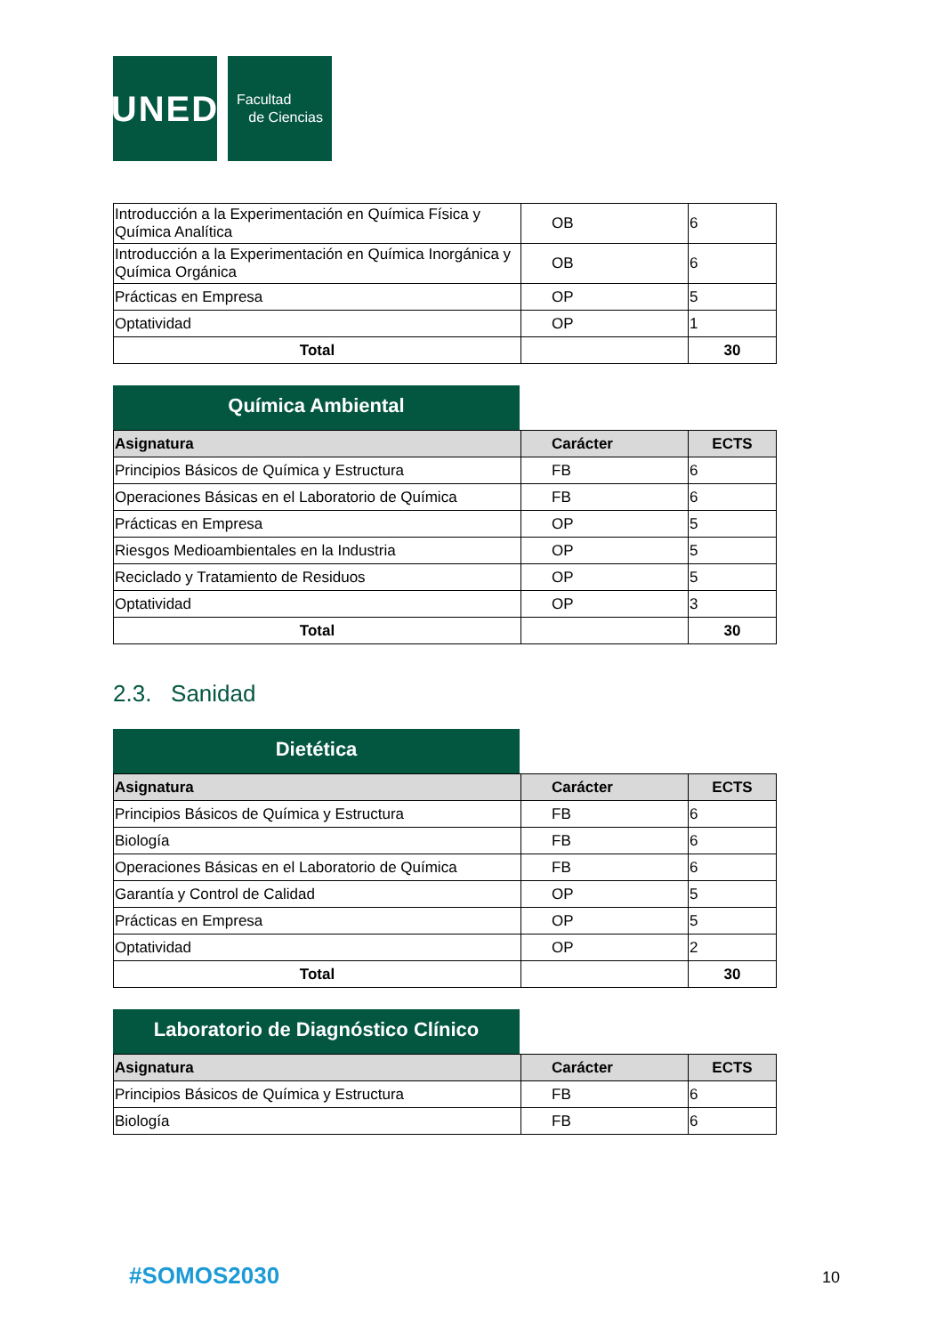UNED
Facultad
de Ciencias
| Introducción a la Experimentación en Química Física y Química Analítica | OB | 6 |
| Introducción a la Experimentación en Química Inorgánica y Química Orgánica | OB | 6 |
| Prácticas en Empresa | OP | 5 |
| Optatividad | OP | 1 |
| Total | | 30 |
Química Ambiental
| Asignatura | Carácter | ECTS |
| --- | --- | --- |
| Principios Básicos de Química y Estructura | FB | 6 |
| Operaciones Básicas en el Laboratorio de Química | FB | 6 |
| Prácticas en Empresa | OP | 5 |
| Riesgos Medioambientales en la Industria | OP | 5 |
| Reciclado y Tratamiento de Residuos | OP | 5 |
| Optatividad | OP | 3 |
| Total | | 30 |
2.3. Sanidad
Dietética
| Asignatura | Carácter | ECTS |
| --- | --- | --- |
| Principios Básicos de Química y Estructura | FB | 6 |
| Biología | FB | 6 |
| Operaciones Básicas en el Laboratorio de Química | FB | 6 |
| Garantía y Control de Calidad | OP | 5 |
| Prácticas en Empresa | OP | 5 |
| Optatividad | OP | 2 |
| Total | | 30 |
Laboratorio de Diagnóstico Clínico
| Asignatura | Carácter | ECTS |
| --- | --- | --- |
| Principios Básicos de Química y Estructura | FB | 6 |
| Biología | FB | 6 |
#SOMOS2030 10